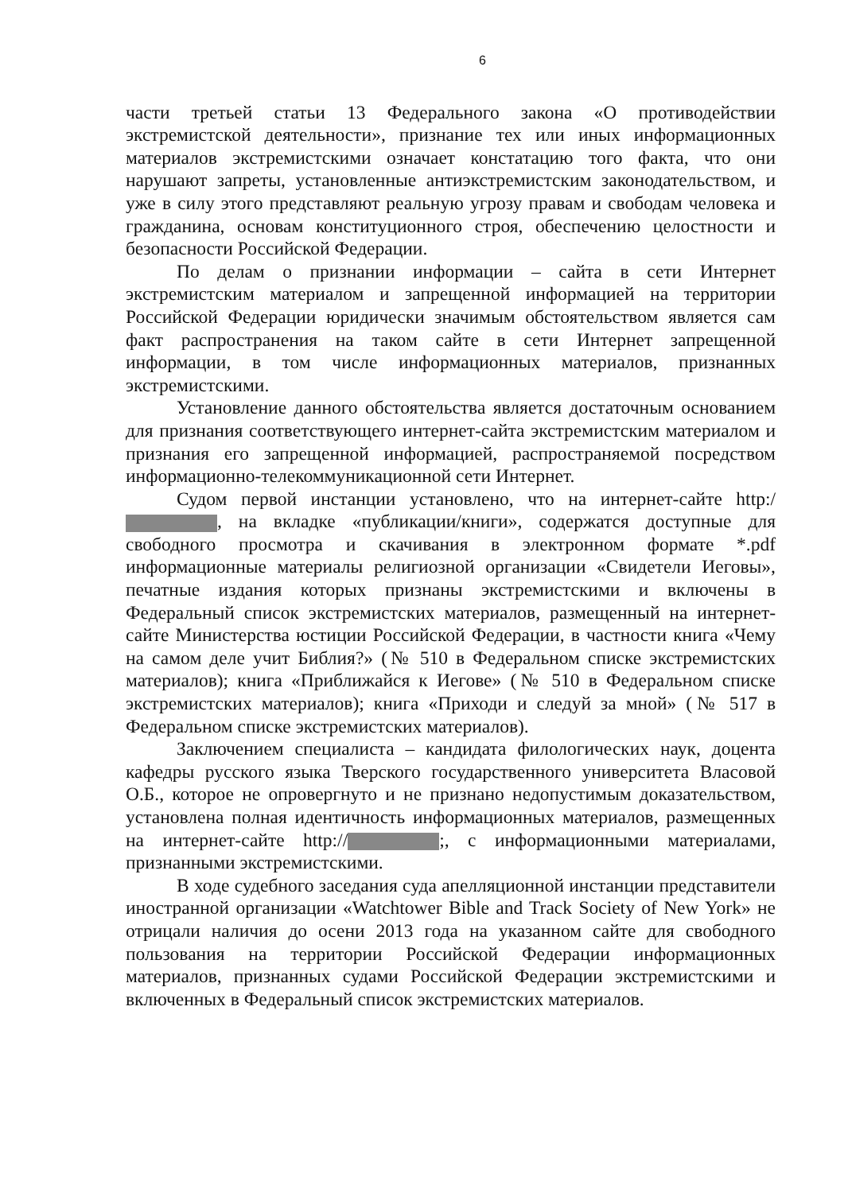6
части третьей статьи 13 Федерального закона «О противодействии экстремистской деятельности», признание тех или иных информационных материалов экстремистскими означает констатацию того факта, что они нарушают запреты, установленные антиэкстремистским законодательством, и уже в силу этого представляют реальную угрозу правам и свободам человека и гражданина, основам конституционного строя, обеспечению целостности и безопасности Российской Федерации.
По делам о признании информации – сайта в сети Интернет экстремистским материалом и запрещенной информацией на территории Российской Федерации юридически значимым обстоятельством является сам факт распространения на таком сайте в сети Интернет запрещенной информации, в том числе информационных материалов, признанных экстремистскими.
Установление данного обстоятельства является достаточным основанием для признания соответствующего интернет-сайта экстремистским материалом и признания его запрещенной информацией, распространяемой посредством информационно-телекоммуникационной сети Интернет.
Судом первой инстанции установлено, что на интернет-сайте http:/ , на вкладке «публикации/книги», содержатся доступные для свободного просмотра и скачивания в электронном формате *.pdf информационные материалы религиозной организации «Свидетели Иеговы», печатные издания которых признаны экстремистскими и включены в Федеральный список экстремистских материалов, размещенный на интернет-сайте Министерства юстиции Российской Федерации, в частности книга «Чему на самом деле учит Библия?» (№ 510 в Федеральном списке экстремистских материалов); книга «Приближайся к Иегове» (№ 510 в Федеральном списке экстремистских материалов); книга «Приходи и следуй за мной» (№ 517 в Федеральном списке экстремистских материалов).
Заключением специалиста – кандидата филологических наук, доцента кафедры русского языка Тверского государственного университета Власовой О.Б., которое не опровергнуто и не признано недопустимым доказательством, установлена полная идентичность информационных материалов, размещенных на интернет-сайте http:// ;, с информационными материалами, признанными экстремистскими.
В ходе судебного заседания суда апелляционной инстанции представители иностранной организации «Watchtower Bible and Track Society of New York» не отрицали наличия до осени 2013 года на указанном сайте для свободного пользования на территории Российской Федерации информационных материалов, признанных судами Российской Федерации экстремистскими и включенных в Федеральный список экстремистских материалов.